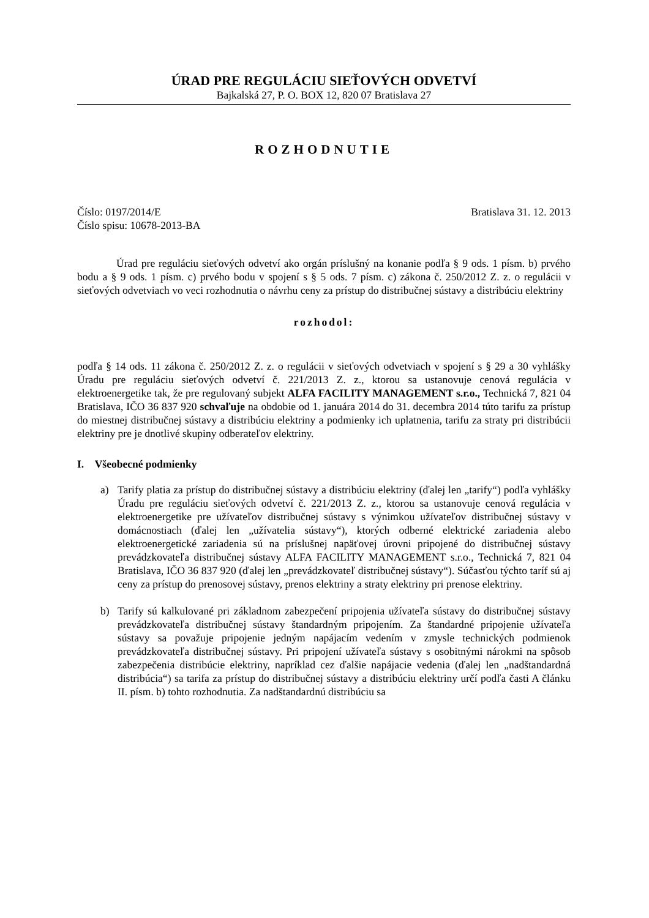ÚRAD PRE REGULÁCIU SIEŤOVÝCH ODVETVÍ
Bajkalská 27, P. O. BOX 12, 820 07 Bratislava 27
ROZHODNUTIE
Číslo: 0197/2014/E
Číslo spisu: 10678-2013-BA
Bratislava 31. 12. 2013
Úrad pre reguláciu sieťových odvetví ako orgán príslušný na konanie podľa § 9 ods. 1 písm. b) prvého bodu a § 9 ods. 1 písm. c) prvého bodu v spojení s § 5 ods. 7 písm. c) zákona č. 250/2012 Z. z. o regulácii v sieťových odvetviach vo veci rozhodnutia o návrhu ceny za prístup do distribučnej sústavy a distribúciu elektriny
rozhodol:
podľa § 14 ods. 11 zákona č. 250/2012 Z. z. o regulácii v sieťových odvetviach v spojení s § 29 a 30 vyhlášky Úradu pre reguláciu sieťových odvetví č. 221/2013 Z. z., ktorou sa ustanovuje cenová regulácia v elektroenergetike tak, že pre regulovaný subjekt ALFA FACILITY MANAGEMENT s.r.o., Technická 7, 821 04 Bratislava, IČO 36 837 920 schvaľuje na obdobie od 1. januára 2014 do 31. decembra 2014 túto tarifu za prístup do miestnej distribučnej sústavy a distribúciu elektriny a podmienky ich uplatnenia, tarifu za straty pri distribúcii elektriny pre je dnotlivé skupiny odberateľov elektriny.
I. Všeobecné podmienky
a) Tarify platia za prístup do distribučnej sústavy a distribúciu elektriny (ďalej len „tarify“) podľa vyhlášky Úradu pre reguláciu sieťových odvetví č. 221/2013 Z. z., ktorou sa ustanovuje cenová regulácia v elektroenergetike pre užívateľov distribučnej sústavy s výnimkou užívateľov distribučnej sústavy v domácnostiach (ďalej len „užívatelia sústavy“), ktorých odberné elektrické zariadenia alebo elektroenergetické zariadenia sú na príslušnej napäťovej úrovni pripojené do distribučnej sústavy prevádzkovateľa distribučnej sústavy ALFA FACILITY MANAGEMENT s.r.o., Technická 7, 821 04 Bratislava, IČO 36 837 920 (ďalej len „prevádzkovateľ distribučnej sústavy“). Súčasťou týchto taríf sú aj ceny za prístup do prenosovej sústavy, prenos elektriny a straty elektriny pri prenose elektriny.
b) Tarify sú kalkulované pri základnom zabezpečení pripojenia užívateľa sústavy do distribučnej sústavy prevádzkovateľa distribučnej sústavy štandardným pripojením. Za štandardné pripojenie užívateľa sústavy sa považuje pripojenie jedným napájacím vedením v zmysle technických podmienok prevádzkovateľa distribučnej sústavy. Pri pripojení užívateľa sústavy s osobitnými nárokmi na spôsob zabezpečenia distribúcie elektriny, napríklad cez ďalšie napájacie vedenia (ďalej len „nadštandardná distribúcia“) sa tarifa za prístup do distribučnej sústavy a distribúciu elektriny určí podľa časti A článku II. písm. b) tohto rozhodnutia. Za nadštandardnú distribúciu sa